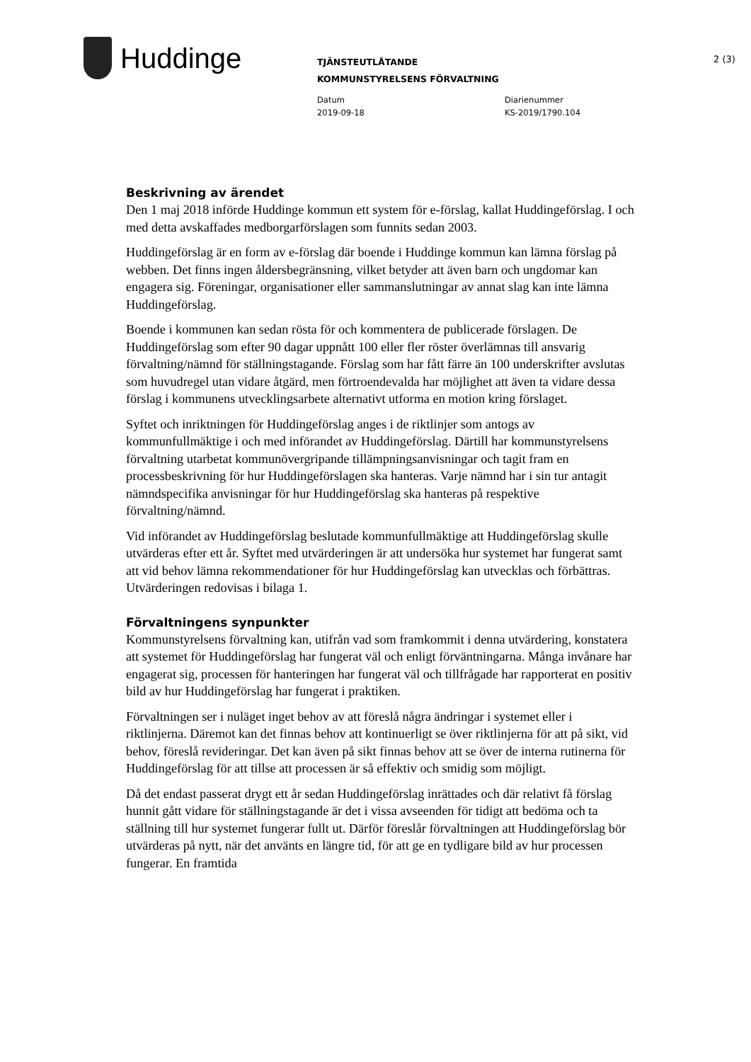Huddinge
TJÄNSTEUTLÅTANDE
KOMMUNSTYRELSENS FÖRVALTNING
Datum
2019-09-18
Diarienummer
KS-2019/1790.104
2 (3)
Beskrivning av ärendet
Den 1 maj 2018 införde Huddinge kommun ett system för e-förslag, kallat Huddingeförslag. I och med detta avskaffades medborgarförslagen som funnits sedan 2003.
Huddingeförslag är en form av e-förslag där boende i Huddinge kommun kan lämna förslag på webben. Det finns ingen åldersbegränsning, vilket betyder att även barn och ungdomar kan engagera sig. Föreningar, organisationer eller sammanslutningar av annat slag kan inte lämna Huddingeförslag.
Boende i kommunen kan sedan rösta för och kommentera de publicerade förslagen. De Huddingeförslag som efter 90 dagar uppnått 100 eller fler röster överlämnas till ansvarig förvaltning/nämnd för ställningstagande. Förslag som har fått färre än 100 underskrifter avslutas som huvudregel utan vidare åtgärd, men förtroendevalda har möjlighet att även ta vidare dessa förslag i kommunens utvecklingsarbete alternativt utforma en motion kring förslaget.
Syftet och inriktningen för Huddingeförslag anges i de riktlinjer som antogs av kommunfullmäktige i och med införandet av Huddingeförslag. Därtill har kommunstyrelsens förvaltning utarbetat kommunövergripande tillämpningsanvisningar och tagit fram en processbeskrivning för hur Huddingeförslagen ska hanteras. Varje nämnd har i sin tur antagit nämndspecifika anvisningar för hur Huddingeförslag ska hanteras på respektive förvaltning/nämnd.
Vid införandet av Huddingeförslag beslutade kommunfullmäktige att Huddingeförslag skulle utvärderas efter ett år. Syftet med utvärderingen är att undersöka hur systemet har fungerat samt att vid behov lämna rekommendationer för hur Huddingeförslag kan utvecklas och förbättras. Utvärderingen redovisas i bilaga 1.
Förvaltningens synpunkter
Kommunstyrelsens förvaltning kan, utifrån vad som framkommit i denna utvärdering, konstatera att systemet för Huddingeförslag har fungerat väl och enligt förväntningarna. Många invånare har engagerat sig, processen för hanteringen har fungerat väl och tillfrågade har rapporterat en positiv bild av hur Huddingeförslag har fungerat i praktiken.
Förvaltningen ser i nuläget inget behov av att föreslå några ändringar i systemet eller i riktlinjerna. Däremot kan det finnas behov att kontinuerligt se över riktlinjerna för att på sikt, vid behov, föreslå revideringar. Det kan även på sikt finnas behov att se över de interna rutinerna för Huddingeförslag för att tillse att processen är så effektiv och smidig som möjligt.
Då det endast passerat drygt ett år sedan Huddingeförslag inrättades och där relativt få förslag hunnit gått vidare för ställningstagande är det i vissa avseenden för tidigt att bedöma och ta ställning till hur systemet fungerar fullt ut. Därför föreslår förvaltningen att Huddingeförslag bör utvärderas på nytt, när det använts en längre tid, för att ge en tydligare bild av hur processen fungerar. En framtida